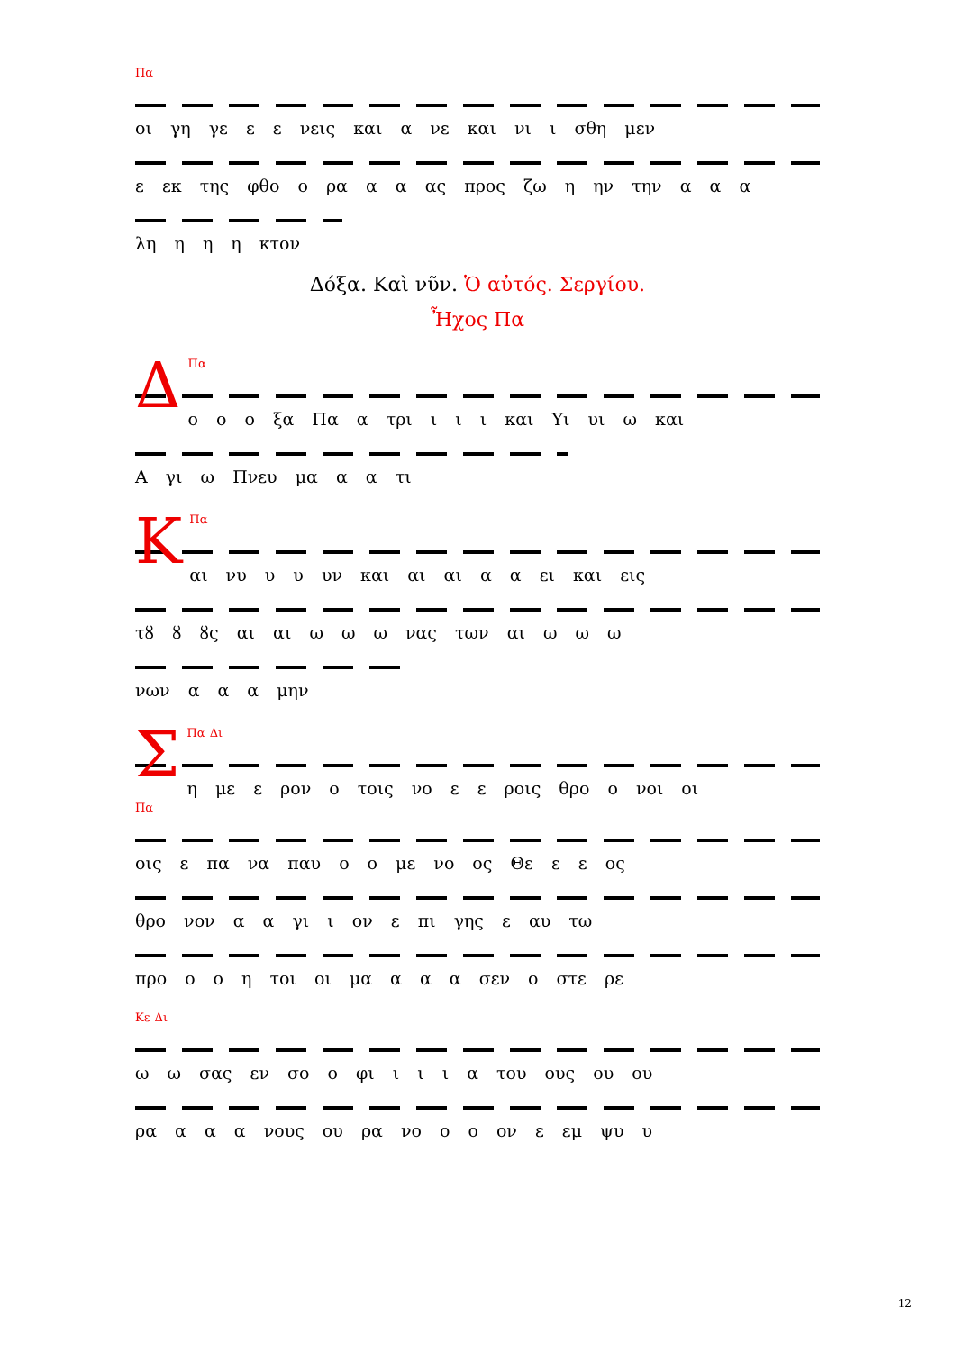Πα
οι γη γε ε ε νεις και α νε και νι ι σθη μεν
ε εκ της φθο ο ρα α α ας προς ζω η ην την α α α
λη η η η κτον
Δόξα. Καὶ νῦν. Ὁ αὐτός. Σεργίου.
Ἦχος Πα
ΔΠα
ο ο ο ξα Πα α τρι ι ι ι και Υι υι ω και
Α γι ω Πνευ μα α α τι
ΚΠα
αι νυ υ υ υν και αι αι α α ει και εις
τȣ ȣ ȣς αι αι ω ω ω νας των αι ω ω ω
νων α α α μην
ΣΠα Δι
η με ε ρον ο τοις νο ε ε ροις θρο ο νοι οι
Πα
οις ε πα να παυ ο ο με νο ος Θε ε ε ος
θρο νον α α γι ι ον ε πι γης ε αυ τω
προ ο ο η τοι οι μα α α α σεν ο στε ρε
Κε Δι
ω ω σας εν σο ο φι ι ι ι α του ους ου ου
ρα α α α νους ου ρα νο ο ο ον ε εμ ψυ υ
12